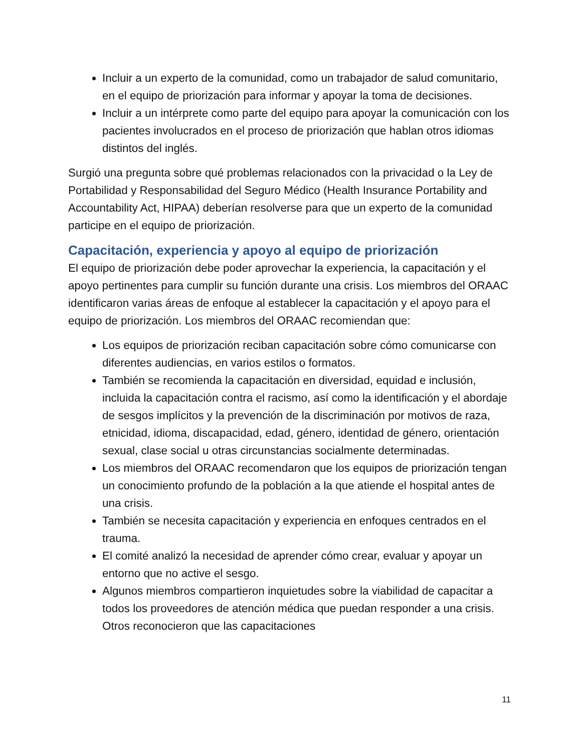Incluir a un experto de la comunidad, como un trabajador de salud comunitario, en el equipo de priorización para informar y apoyar la toma de decisiones.
Incluir a un intérprete como parte del equipo para apoyar la comunicación con los pacientes involucrados en el proceso de priorización que hablan otros idiomas distintos del inglés.
Surgió una pregunta sobre qué problemas relacionados con la privacidad o la Ley de Portabilidad y Responsabilidad del Seguro Médico (Health Insurance Portability and Accountability Act, HIPAA) deberían resolverse para que un experto de la comunidad participe en el equipo de priorización.
Capacitación, experiencia y apoyo al equipo de priorización
El equipo de priorización debe poder aprovechar la experiencia, la capacitación y el apoyo pertinentes para cumplir su función durante una crisis. Los miembros del ORAAC identificaron varias áreas de enfoque al establecer la capacitación y el apoyo para el equipo de priorización. Los miembros del ORAAC recomiendan que:
Los equipos de priorización reciban capacitación sobre cómo comunicarse con diferentes audiencias, en varios estilos o formatos.
También se recomienda la capacitación en diversidad, equidad e inclusión, incluida la capacitación contra el racismo, así como la identificación y el abordaje de sesgos implícitos y la prevención de la discriminación por motivos de raza, etnicidad, idioma, discapacidad, edad, género, identidad de género, orientación sexual, clase social u otras circunstancias socialmente determinadas.
Los miembros del ORAAC recomendaron que los equipos de priorización tengan un conocimiento profundo de la población a la que atiende el hospital antes de una crisis.
También se necesita capacitación y experiencia en enfoques centrados en el trauma.
El comité analizó la necesidad de aprender cómo crear, evaluar y apoyar un entorno que no active el sesgo.
Algunos miembros compartieron inquietudes sobre la viabilidad de capacitar a todos los proveedores de atención médica que puedan responder a una crisis. Otros reconocieron que las capacitaciones
11